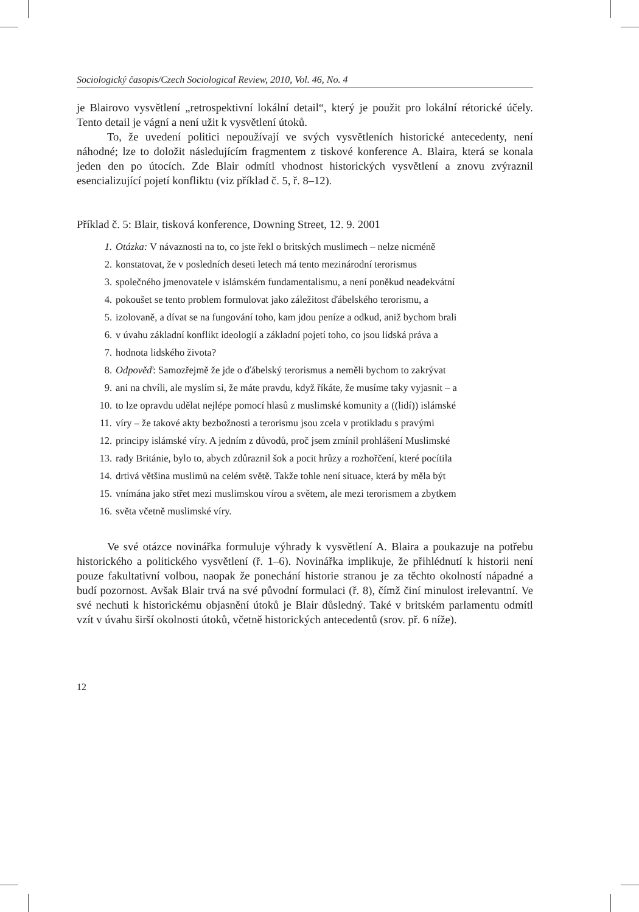Sociologický časopis/Czech Sociological Review, 2010, Vol. 46, No. 4
je Blairovo vysvětlení „retrospektivní lokální detail“, který je použit pro lokální rétorické účely. Tento detail je vágní a není užit k vysvětlení útoků.
To, že uvedení politici nepoužívají ve svých vysvětleních historické antecedenty, není náhodné; lze to doložit následujícím fragmentem z tiskové konference A. Blaira, která se konala jeden den po útocích. Zde Blair odmítl vhodnost historických vysvětlení a znovu zvýraznil esencializující pojetí konfliktu (viz příklad č. 5, ř. 8–12).
Příklad č. 5: Blair, tisková konference, Downing Street, 12. 9. 2001
1. Otázka: V návaznosti na to, co jste řekl o britských muslimech – nelze nicméně
2. konstatovat, že v posledních deseti letech má tento mezinárodní terorismus
3. společného jmenovatele v islámském fundamentalismu, a není poněkud neadekvátní
4. pokoušet se tento problem formulovat jako záležitost ďábelského terorismu, a
5. izolovaně, a dívat se na fungování toho, kam jdou peníze a odkud, aniž bychom brali
6. v úvahu základní konflikt ideologií a základní pojetí toho, co jsou lidská práva a
7. hodnota lidského života?
8. Odpověď: Samozřejmě že jde o ďábelský terorismus a neměli bychom to zakrývat
9. ani na chvíli, ale myslím si, že máte pravdu, když říkáte, že musíme taky vyjasnit – a
10. to lze opravdu udělat nejlépe pomocí hlasů z muslimské komunity a ((lidí)) islámské
11. víry – že takové akty bezbožnosti a terorismu jsou zcela v protikladu s pravými
12. principy islámské víry. A jedním z důvodů, proč jsem zmínil prohlášení Muslimské
13. rady Británie, bylo to, abych zdůraznil šok a pocit hrůzy a rozhořčení, které pocítila
14. drtivá většina muslimů na celém světě. Takže tohle není situace, která by měla být
15. vnímána jako střet mezi muslimskou vírou a světem, ale mezi terorismem a zbytkem
16. světa včetně muslimské víry.
Ve své otázce novinářka formuluje výhrady k vysvětlení A. Blaira a poukazuje na potřebu historického a politického vysvětlení (ř. 1–6). Novinářka implikuje, že přihlédnutí k historii není pouze fakultativní volbou, naopak že ponechání historie stranou je za těchto okolností nápadné a budí pozornost. Avšak Blair trvá na své původní formulaci (ř. 8), čímž činí minulost irelevantní. Ve své nechuti k historickému objasnění útoků je Blair důsledný. Také v britském parlamentu odmítl vzít v úvahu širší okolnosti útoků, včetně historických antecedentů (srov. př. 6 níže).
12